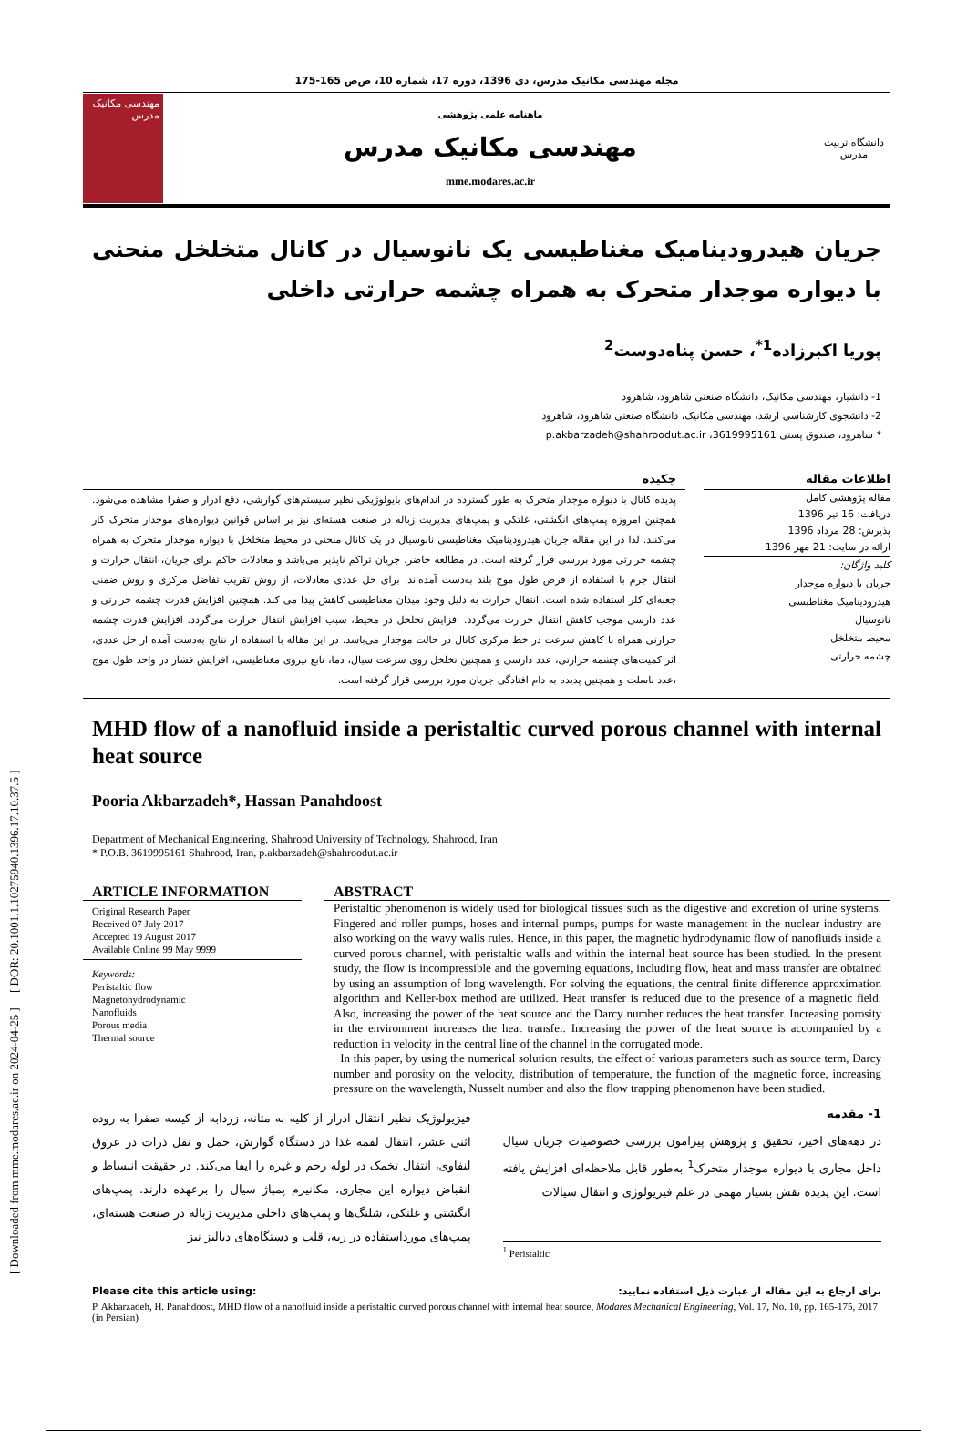[ Downloaded from mme.modares.ac.ir on 2024-04-25 ] [ DOR: 20.1001.1.10275940.1396.17.10.37.5 ]
مجله مهندسی مکانیک مدرس، دی 1396، دوره 17، شماره 10، ص‌ص 165-175
مهندسی مکانیک مدرس
ماهنامه علمی پژوهشی
مهندسی مکانیک مدرس
mme.modares.ac.ir
دانشگاه تربیت مدرس
جریان هیدرودینامیک مغناطیسی یک نانوسیال در کانال متخلخل منحنی با دیواره موجدار متحرک به همراه چشمه حرارتی داخلی
پوریا اکبرزاده<sup>1*</sup>، حسن پناه‌دوست<sup>2</sup>
1- دانشیار، مهندسی مکانیک، دانشگاه صنعتی شاهرود، شاهرود
2- دانشجوی کارشناسی ارشد، مهندسی مکانیک، دانشگاه صنعتی شاهرود، شاهرود
* شاهرود، صندوق پستی 3619995161، p.akbarzadeh@shahroodut.ac.ir
اطلاعات مقاله
مقاله پژوهشی کامل
دریافت: 16 تیر 1396
پذیرش: 28 مرداد 1396
ارائه در سایت: 21 مهر 1396
کلید واژگان:
جریان با دیواره موجدار
هیدرودینامیک مغناطیسی
نانوسیال
محیط متخلخل
چشمه حرارتی
چکیده
پدیده کانال با دیواره موجدار متحرک به طور گسترده در اندام‌های بایولوژیکی نظیر سیستم‌های گوارشی، دفع ادرار و صفرا مشاهده می‌شود. همچنین امروزه پمپ‌های انگشتی، غلتکی و پمپ‌های مدیریت زباله در صنعت هسته‌ای نیز بر اساس قوانین دیواره‌های موجدار متحرک کار می‌کنند. لذا در این مقاله جریان هیدرودینامیک مغناطیسی نانوسیال در یک کانال منحنی در محیط متخلخل با دیواره موجدار متحرک به همراه چشمه حرارتی مورد بررسی قرار گرفته است. در مطالعه حاضر، جریان تراکم ناپذیر می‌باشد و معادلات حاکم برای جریان، انتقال حرارت و انتقال جرم با استفاده از فرض طول موج بلند به‌دست آمده‌اند. برای حل عددی معادلات، از روش تقریب تفاضل مرکزی و روش ضمنی جعبه‌ای کلر استفاده شده است. انتقال حرارت به دلیل وجود میدان مغناطیسی کاهش پیدا می کند. همچنین افزایش قدرت چشمه حرارتی و عدد دارسی موجب کاهش انتقال حرارت می‌گردد. افزایش تخلخل در محیط، سبب افزایش انتقال حرارت می‌گردد. افزایش قدرت چشمه حرارتی همراه با کاهش سرعت در خط مرکزی کانال در حالت موجدار می‌باشد. در این مقاله با استفاده از نتایج به‌دست آمده از حل عددی، اثر کمیت‌های چشمه حرارتی، عدد دارسی و همچنین تخلخل روی سرعت سیال، دما، تابع نیروی مغناطیسی، افزایش فشار در واحد طول موج ،عدد ناسلت و همچنین پدیده به دام افتادگی جریان مورد بررسی قرار گرفته است.
MHD flow of a nanofluid inside a peristaltic curved porous channel with internal heat source
Pooria Akbarzadeh*, Hassan Panahdoost
Department of Mechanical Engineering, Shahrood University of Technology, Shahrood, Iran
* P.O.B. 3619995161 Shahrood, Iran, p.akbarzadeh@shahroodut.ac.ir
ARTICLE INFORMATION
Original Research Paper
Received 07 July 2017
Accepted 19 August 2017
Available Online 99 May 9999
Keywords:
Peristaltic flow
Magnetohydrodynamic
Nanofluids
Porous media
Thermal source
ABSTRACT
Peristaltic phenomenon is widely used for biological tissues such as the digestive and excretion of urine systems. Fingered and roller pumps, hoses and internal pumps, pumps for waste management in the nuclear industry are also working on the wavy walls rules. Hence, in this paper, the magnetic hydrodynamic flow of nanofluids inside a curved porous channel, with peristaltic walls and within the internal heat source has been studied. In the present study, the flow is incompressible and the governing equations, including flow, heat and mass transfer are obtained by using an assumption of long wavelength. For solving the equations, the central finite difference approximation algorithm and Keller-box method are utilized. Heat transfer is reduced due to the presence of a magnetic field. Also, increasing the power of the heat source and the Darcy number reduces the heat transfer. Increasing porosity in the environment increases the heat transfer. Increasing the power of the heat source is accompanied by a reduction in velocity in the central line of the channel in the corrugated mode.
In this paper, by using the numerical solution results, the effect of various parameters such as source term, Darcy number and porosity on the velocity, distribution of temperature, the function of the magnetic force, increasing pressure on the wavelength, Nusselt number and also the flow trapping phenomenon have been studied.
1- مقدمه
در دهه‌های اخیر، تحقیق و پژوهش پیرامون بررسی خصوصیات جریان سیال داخل مجاری با دیواره موجدار متحرک<sup>1</sup> به‌طور قابل ملاحظه‌ای افزایش یافته است. این پدیده نقش بسیار مهمی در علم فیزیولوژی و انتقال سیالات
<sup>1</sup> Peristaltic
فیزیولوژیک نظیر انتقال ادرار از کلیه به مثانه، زردابه از کیسه صفرا به روده اثنی عشر، انتقال لقمه غذا در دستگاه گوارش، حمل و نقل ذرات در عروق لنفاوی، انتقال تخمک در لوله رحم و غیره را ایفا می‌کند. در حقیقت انبساط و انقباض دیواره این مجاری، مکانیزم پمپاژ سیال را برعهده دارند. پمپ‌های انگشتی و غلتکی، شلنگ‌ها و پمپ‌های داخلی مدیریت زباله در صنعت هسته‌ای، پمپ‌های مورداستفاده در ریه، قلب و دستگاه‌های دیالیز نیز
Please cite this article using: برای ارجاع به این مقاله از عبارت ذیل استفاده نمایید:
P. Akbarzadeh, H. Panahdoost, MHD flow of a nanofluid inside a peristaltic curved porous channel with internal heat source, Modares Mechanical Engineering, Vol. 17, No. 10, pp. 165-175, 2017 (in Persian)